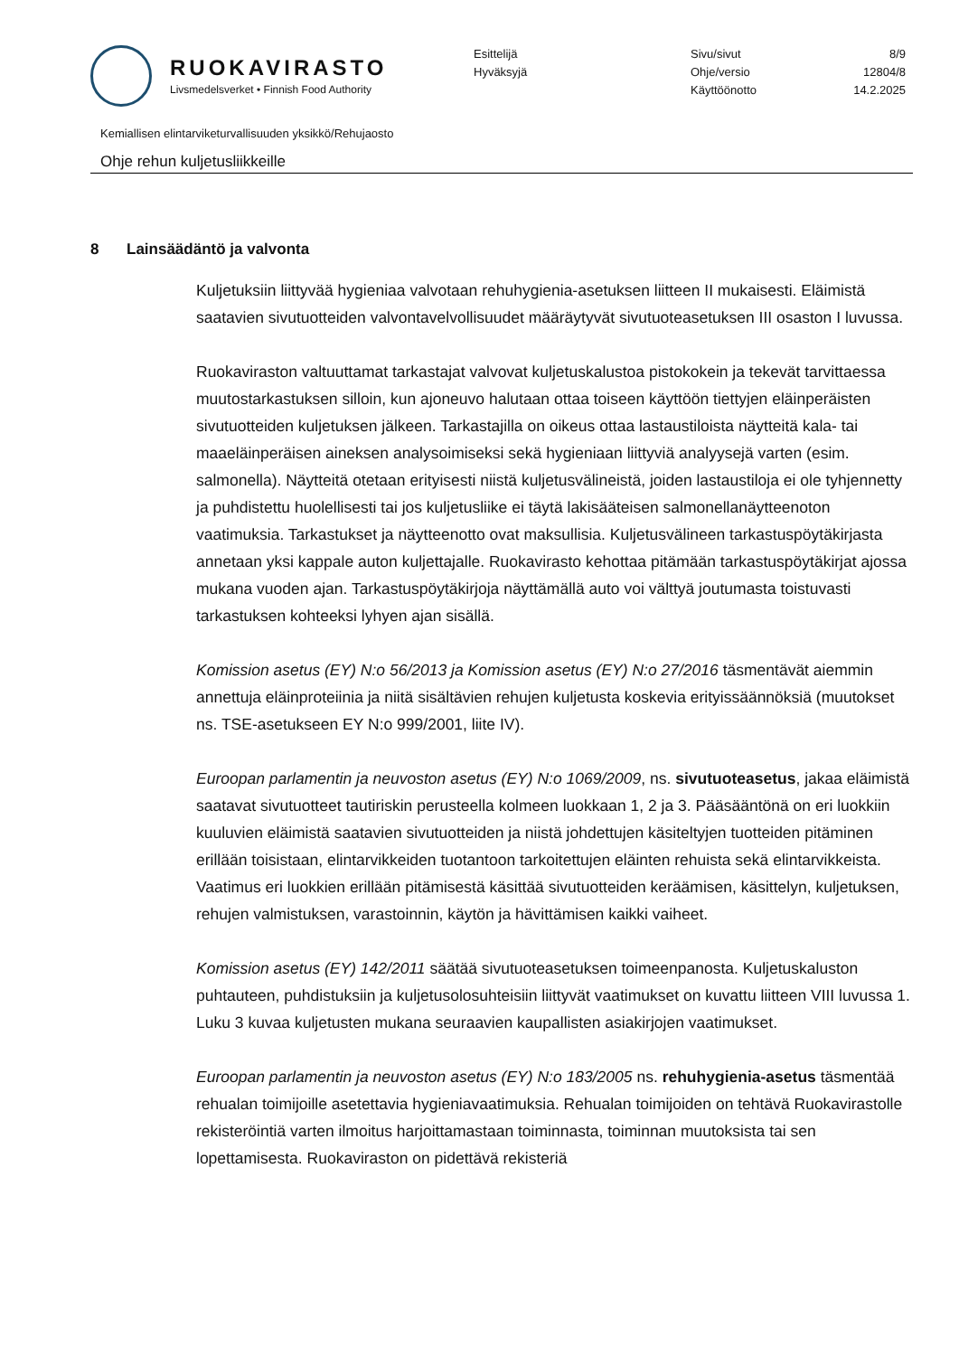RUOKAVIRASTO
Livsmedelsverket • Finnish Food Authority
Esittelijä
Hyväksyjä
Sivu/sivut
Ohje/versio
Käyttöönotto
8/9
12804/8
14.2.2025
Kemiallisen elintarviketurvallisuuden yksikkö/Rehujaosto
Ohje rehun kuljetusliikkeille
8 Lainsäädäntö ja valvonta
Kuljetuksiin liittyvää hygieniaa valvotaan rehuhygienia-asetuksen liitteen II mukaisesti. Eläimistä saatavien sivutuotteiden valvontavelvollisuudet määräytyvät sivutuoteasetuksen III osaston I luvussa.
Ruokaviraston valtuuttamat tarkastajat valvovat kuljetuskalustoa pistokokein ja tekevät tarvittaessa muutostarkastuksen silloin, kun ajoneuvo halutaan ottaa toiseen käyttöön tiettyjen eläinperäisten sivutuotteiden kuljetuksen jälkeen. Tarkastajilla on oikeus ottaa lastaustiloista näytteitä kala- tai maaeläinperäisen aineksen analysoimiseksi sekä hygieniaan liittyviä analyysejä varten (esim. salmonella). Näytteitä otetaan erityisesti niistä kuljetusvälineistä, joiden lastaustiloja ei ole tyhjennetty ja puhdistettu huolellisesti tai jos kuljetusliike ei täytä lakisääteisen salmonellanäytteenoton vaatimuksia. Tarkastukset ja näytteenotto ovat maksullisia. Kuljetusvälineen tarkastuspöytäkirjasta annetaan yksi kappale auton kuljettajalle. Ruokavirasto kehottaa pitämään tarkastuspöytäkirjat ajossa mukana vuoden ajan. Tarkastuspöytäkirjoja näyttämällä auto voi välttyä joutumasta toistuvasti tarkastuksen kohteeksi lyhyen ajan sisällä.
Komission asetus (EY) N:o 56/2013 ja Komission asetus (EY) N:o 27/2016 täsmentävät aiemmin annettuja eläinproteiinia ja niitä sisältävien rehujen kuljetusta koskevia erityissäännöksiä (muutokset ns. TSE-asetukseen EY N:o 999/2001, liite IV).
Euroopan parlamentin ja neuvoston asetus (EY) N:o 1069/2009, ns. sivutuoteasetus, jakaa eläimistä saatavat sivutuotteet tautiriskin perusteella kolmeen luokkaan 1, 2 ja 3. Pääsääntönä on eri luokkiin kuuluvien eläimistä saatavien sivutuotteiden ja niistä johdettujen käsiteltyjen tuotteiden pitäminen erillään toisistaan, elintarvikkeiden tuotantoon tarkoitettujen eläinten rehuista sekä elintarvikkeista. Vaatimus eri luokkien erillään pitämisestä käsittää sivutuotteiden keräämisen, käsittelyn, kuljetuksen, rehujen valmistuksen, varastoinnin, käytön ja hävittämisen kaikki vaiheet.
Komission asetus (EY) 142/2011 säätää sivutuoteasetuksen toimeenpanosta. Kuljetuskaluston puhtauteen, puhdistuksiin ja kuljetusolosuhteisiin liittyvät vaatimukset on kuvattu liitteen VIII luvussa 1. Luku 3 kuvaa kuljetusten mukana seuraavien kaupallisten asiakirjojen vaatimukset.
Euroopan parlamentin ja neuvoston asetus (EY) N:o 183/2005 ns. rehuhygienia-asetus täsmentää rehualan toimijoille asetettavia hygieniavaatimuksia. Rehualan toimijoiden on tehtävä Ruokavirastolle rekisteröintiä varten ilmoitus harjoittamastaan toiminnasta, toiminnan muutoksista tai sen lopettamisesta. Ruokaviraston on pidettävä rekisteriä